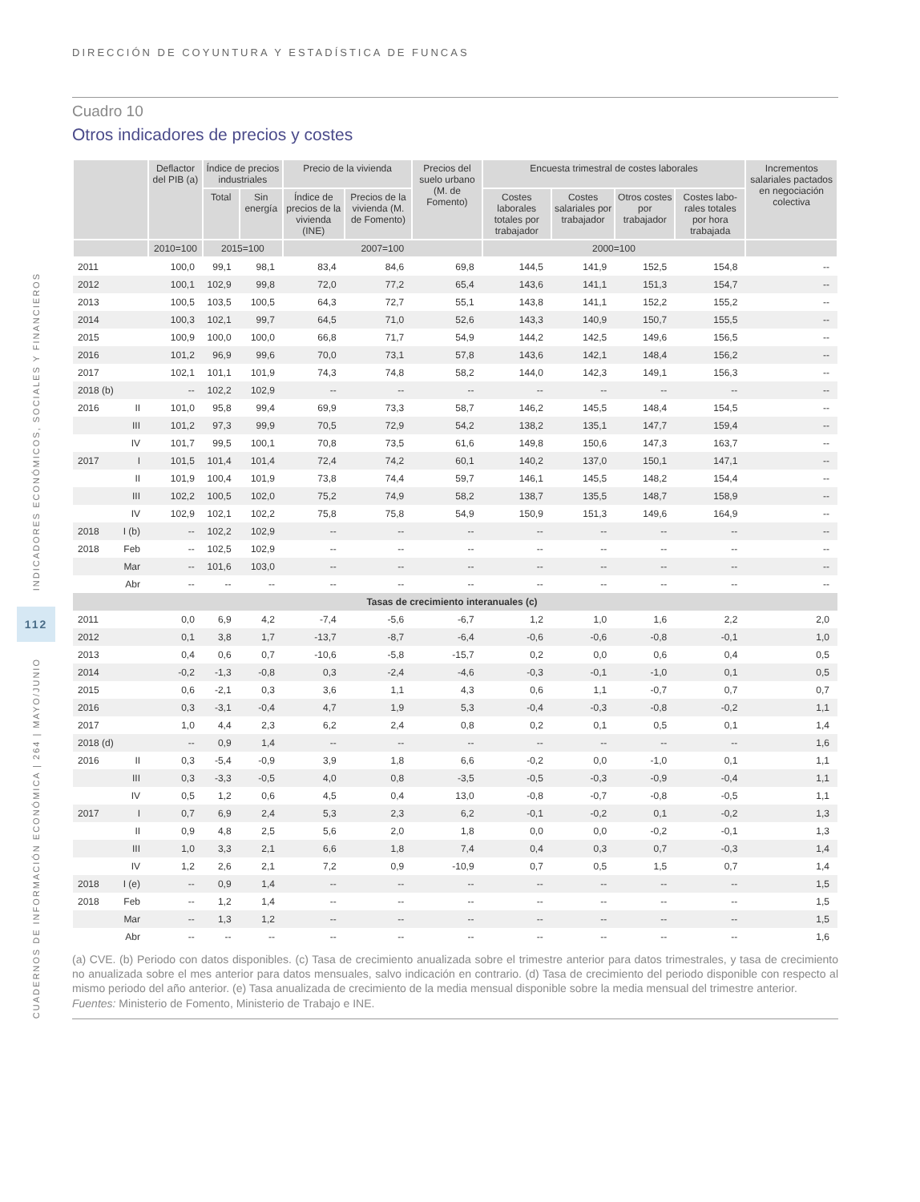INDICADORES ECONÓMICOS, SOCIALES Y FINANCIEROS
112
CUADERNOS DE INFORMACIÓN ECONÓMICA | 264 | MAYO/JUNIO
DIRECCIÓN DE COYUNTURA Y ESTADÍSTICA DE FUNCAS
Cuadro 10
Otros indicadores de precios y costes
| | | Deflactor del PIB (a) | Índice de precios industriales | | Precio de la vivienda | | Precios del suelo urbano (M. de Fomento) | Encuesta trimestral de costes laborales | | | | Incrementos salariales pactados en negociación colectiva |
| --- | --- | --- | --- | --- | --- | --- | --- | --- | --- | --- | --- | --- |
| | | | Total | Sin energía | Índice de precios de la vivienda (INE) | Precios de la vivienda (M. de Fomento) | | Costes laborales totales por trabajador | Costes salariales por trabajador | Otros costes por trabajador | Costes labo-rales totales por hora trabajada | |
| | | 2010=100 | 2015=100 | | 2007=100 | | | 2000=100 | | | | |
| 2011 | | 100,0 | 99,1 | 98,1 | 83,4 | 84,6 | 69,8 | 144,5 | 141,9 | 152,5 | 154,8 | -- |
| 2012 | | 100,1 | 102,9 | 99,8 | 72,0 | 77,2 | 65,4 | 143,6 | 141,1 | 151,3 | 154,7 | -- |
| 2013 | | 100,5 | 103,5 | 100,5 | 64,3 | 72,7 | 55,1 | 143,8 | 141,1 | 152,2 | 155,2 | -- |
| 2014 | | 100,3 | 102,1 | 99,7 | 64,5 | 71,0 | 52,6 | 143,3 | 140,9 | 150,7 | 155,5 | -- |
| 2015 | | 100,9 | 100,0 | 100,0 | 66,8 | 71,7 | 54,9 | 144,2 | 142,5 | 149,6 | 156,5 | -- |
| 2016 | | 101,2 | 96,9 | 99,6 | 70,0 | 73,1 | 57,8 | 143,6 | 142,1 | 148,4 | 156,2 | -- |
| 2017 | | 102,1 | 101,1 | 101,9 | 74,3 | 74,8 | 58,2 | 144,0 | 142,3 | 149,1 | 156,3 | -- |
| 2018 (b) | | -- | 102,2 | 102,9 | -- | -- | -- | -- | -- | -- | -- | -- |
| 2016 | II | 101,0 | 95,8 | 99,4 | 69,9 | 73,3 | 58,7 | 146,2 | 145,5 | 148,4 | 154,5 | -- |
| | III | 101,2 | 97,3 | 99,9 | 70,5 | 72,9 | 54,2 | 138,2 | 135,1 | 147,7 | 159,4 | -- |
| | IV | 101,7 | 99,5 | 100,1 | 70,8 | 73,5 | 61,6 | 149,8 | 150,6 | 147,3 | 163,7 | -- |
| 2017 | I | 101,5 | 101,4 | 101,4 | 72,4 | 74,2 | 60,1 | 140,2 | 137,0 | 150,1 | 147,1 | -- |
| | II | 101,9 | 100,4 | 101,9 | 73,8 | 74,4 | 59,7 | 146,1 | 145,5 | 148,2 | 154,4 | -- |
| | III | 102,2 | 100,5 | 102,0 | 75,2 | 74,9 | 58,2 | 138,7 | 135,5 | 148,7 | 158,9 | -- |
| | IV | 102,9 | 102,1 | 102,2 | 75,8 | 75,8 | 54,9 | 150,9 | 151,3 | 149,6 | 164,9 | -- |
| 2018 | I (b) | -- | 102,2 | 102,9 | -- | -- | -- | -- | -- | -- | -- | -- |
| 2018 | Feb | -- | 102,5 | 102,9 | -- | -- | -- | -- | -- | -- | -- | -- |
| | Mar | -- | 101,6 | 103,0 | -- | -- | -- | -- | -- | -- | -- | -- |
| | Abr | -- | -- | -- | -- | -- | -- | -- | -- | -- | -- | -- |
| Tasas de crecimiento interanuales (c) | | | | | | | | | | | | |
| 2011 | | 0,0 | 6,9 | 4,2 | -7,4 | -5,6 | -6,7 | 1,2 | 1,0 | 1,6 | 2,2 | 2,0 |
| 2012 | | 0,1 | 3,8 | 1,7 | -13,7 | -8,7 | -6,4 | -0,6 | -0,6 | -0,8 | -0,1 | 1,0 |
| 2013 | | 0,4 | 0,6 | 0,7 | -10,6 | -5,8 | -15,7 | 0,2 | 0,0 | 0,6 | 0,4 | 0,5 |
| 2014 | | -0,2 | -1,3 | -0,8 | 0,3 | -2,4 | -4,6 | -0,3 | -0,1 | -1,0 | 0,1 | 0,5 |
| 2015 | | 0,6 | -2,1 | 0,3 | 3,6 | 1,1 | 4,3 | 0,6 | 1,1 | -0,7 | 0,7 | 0,7 |
| 2016 | | 0,3 | -3,1 | -0,4 | 4,7 | 1,9 | 5,3 | -0,4 | -0,3 | -0,8 | -0,2 | 1,1 |
| 2017 | | 1,0 | 4,4 | 2,3 | 6,2 | 2,4 | 0,8 | 0,2 | 0,1 | 0,5 | 0,1 | 1,4 |
| 2018 (d) | | -- | 0,9 | 1,4 | -- | -- | -- | -- | -- | -- | -- | 1,6 |
| 2016 | II | 0,3 | -5,4 | -0,9 | 3,9 | 1,8 | 6,6 | -0,2 | 0,0 | -1,0 | 0,1 | 1,1 |
| | III | 0,3 | -3,3 | -0,5 | 4,0 | 0,8 | -3,5 | -0,5 | -0,3 | -0,9 | -0,4 | 1,1 |
| | IV | 0,5 | 1,2 | 0,6 | 4,5 | 0,4 | 13,0 | -0,8 | -0,7 | -0,8 | -0,5 | 1,1 |
| 2017 | I | 0,7 | 6,9 | 2,4 | 5,3 | 2,3 | 6,2 | -0,1 | -0,2 | 0,1 | -0,2 | 1,3 |
| | II | 0,9 | 4,8 | 2,5 | 5,6 | 2,0 | 1,8 | 0,0 | 0,0 | -0,2 | -0,1 | 1,3 |
| | III | 1,0 | 3,3 | 2,1 | 6,6 | 1,8 | 7,4 | 0,4 | 0,3 | 0,7 | -0,3 | 1,4 |
| | IV | 1,2 | 2,6 | 2,1 | 7,2 | 0,9 | -10,9 | 0,7 | 0,5 | 1,5 | 0,7 | 1,4 |
| 2018 | I (e) | -- | 0,9 | 1,4 | -- | -- | -- | -- | -- | -- | -- | 1,5 |
| 2018 | Feb | -- | 1,2 | 1,4 | -- | -- | -- | -- | -- | -- | -- | 1,5 |
| | Mar | -- | 1,3 | 1,2 | -- | -- | -- | -- | -- | -- | -- | 1,5 |
| | Abr | -- | -- | -- | -- | -- | -- | -- | -- | -- | -- | 1,6 |
(a) CVE. (b) Periodo con datos disponibles. (c) Tasa de crecimiento anualizada sobre el trimestre anterior para datos trimestrales, y tasa de crecimiento no anualizada sobre el mes anterior para datos mensuales, salvo indicación en contrario. (d) Tasa de crecimiento del periodo disponible con respecto al mismo periodo del año anterior. (e) Tasa anualizada de crecimiento de la media mensual disponible sobre la media mensual del trimestre anterior.
Fuentes: Ministerio de Fomento, Ministerio de Trabajo e INE.